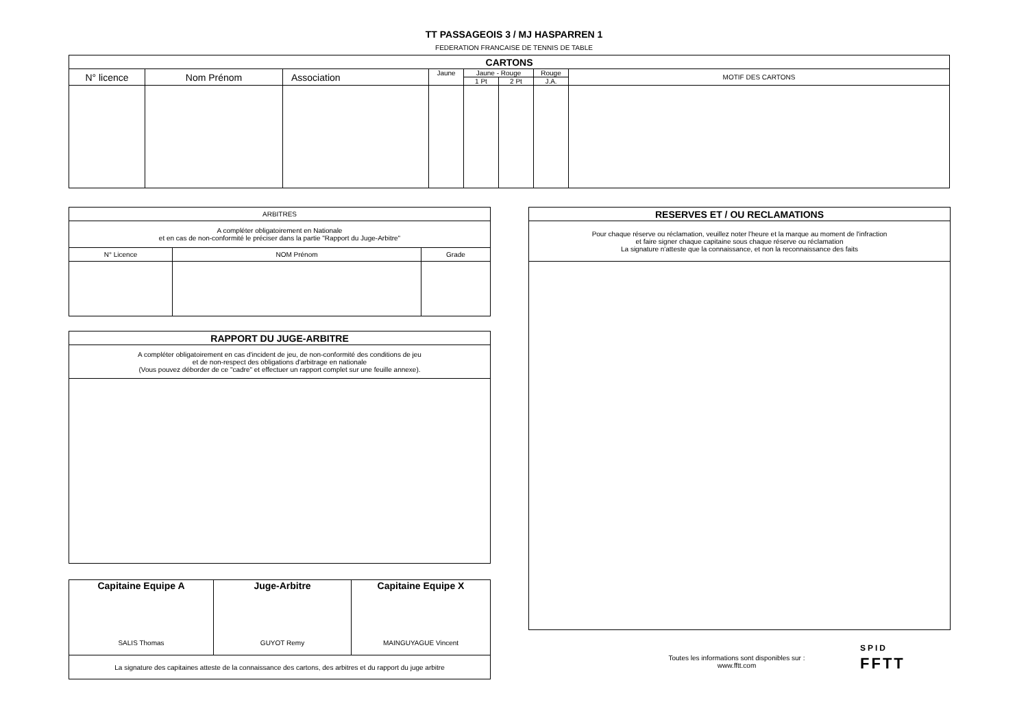TT PASSAGEOIS 3 / MJ HASPARREN 1
FEDERATION FRANCAISE DE TENNIS DE TABLE
| CARTONS | | | | | | | |
| --- | --- | --- | --- | --- | --- | --- | --- |
| N° licence | Nom Prénom | Association | Jaune | Jaune - Rouge | | Rouge | MOTIF DES CARTONS |
| | | | | 1 Pt | 2 Pt | J.A. | |
| ARBITRES | | |
| --- | --- | --- |
| A compléter obligatoirement en Nationale et en cas de non-conformité le préciser dans la partie "Rapport du Juge-Arbitre" | | |
| N° Licence | NOM Prénom | Grade |
| RAPPORT DU JUGE-ARBITRE |
| --- |
| A compléter obligatoirement en cas d'incident de jeu, de non-conformité des conditions de jeu et de non-respect des obligations d'arbitrage en nationale (Vous pouvez déborder de ce "cadre" et effectuer un rapport complet sur une feuille annexe). |
| Capitaine Equipe A SALIS Thomas | Juge-Arbitre GUYOT Remy | Capitaine Equipe X MAINGUYAGUE Vincent |
| La signature des capitaines atteste de la connaissance des cartons, des arbitres et du rapport du juge arbitre | | |
| RESERVES ET / OU RECLAMATIONS |
| --- |
| Pour chaque réserve ou réclamation, veuillez noter l'heure et la marque au moment de l'infraction et faire signer chaque capitaine sous chaque réserve ou réclamation La signature n'atteste que la connaissance, et non la reconnaissance des faits |
Toutes les informations sont disponibles sur :
www.fftt.com
SPID
FFTT